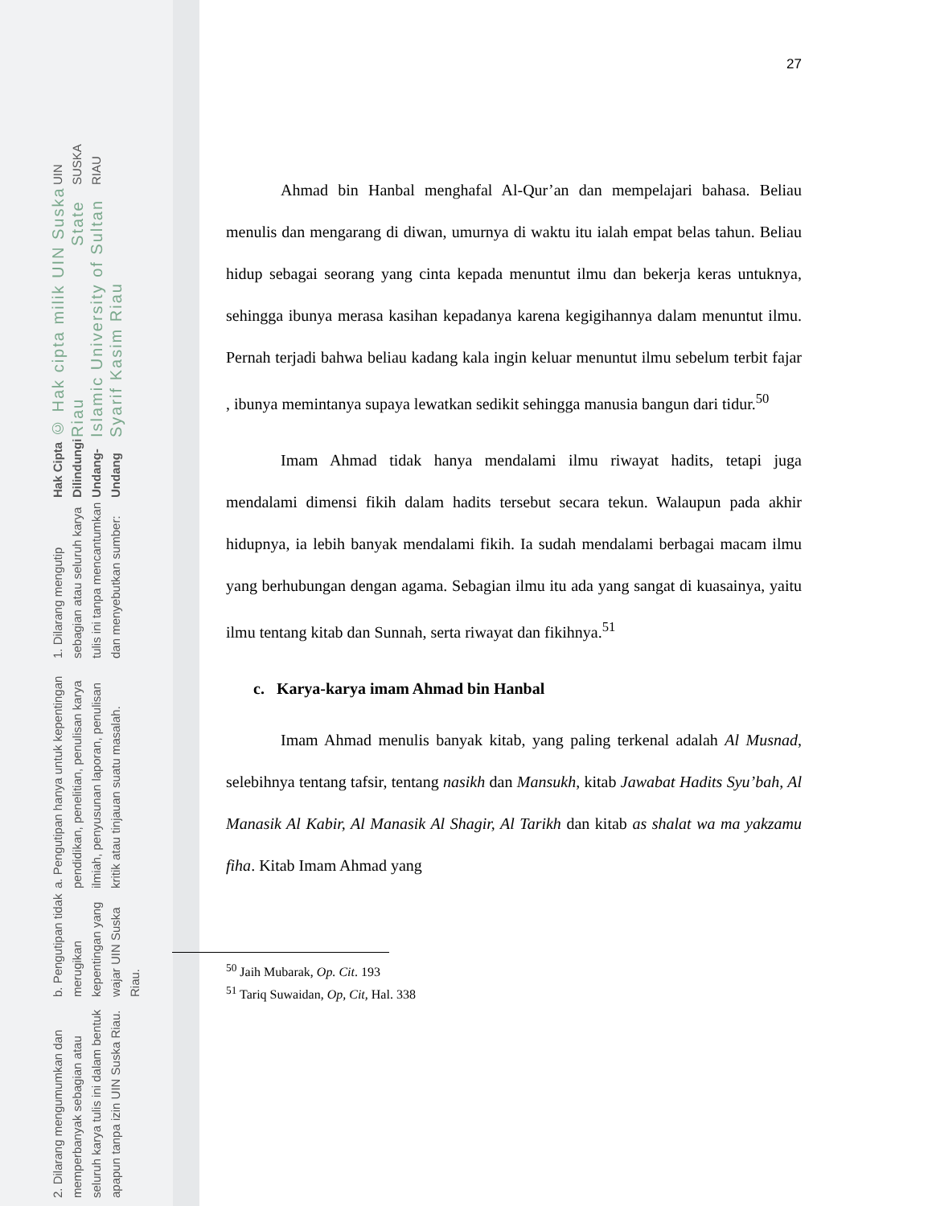UIN SUSKA RIAU
© Hak cipta milik UIN Suska Riau State Islamic University of Sultan Syarif Kasim Riau
Hak Cipta Dilindungi Undang-Undang
1. Dilarang mengutip sebagian atau seluruh karya tulis ini tanpa mencantumkan dan menyebutkan sumber:
a. Pengutipan hanya untuk kepentingan pendidikan, penelitian, penulisan karya ilmiah, penyusunan laporan, penulisan kritik atau tinjauan suatu masalah.
b. Pengutipan tidak merugikan kepentingan yang wajar UIN Suska Riau.
2. Dilarang mengumumkan dan memperbanyak sebagian atau seluruh karya tulis ini dalam bentuk apapun tanpa izin UIN Suska Riau.
27
Ahmad bin Hanbal menghafal Al-Qur’an dan mempelajari bahasa. Beliau menulis dan mengarang di diwan, umurnya di waktu itu ialah empat belas tahun. Beliau hidup sebagai seorang yang cinta kepada menuntut ilmu dan bekerja keras untuknya, sehingga ibunya merasa kasihan kepadanya karena kegigihannya dalam menuntut ilmu. Pernah terjadi bahwa beliau kadang kala ingin keluar menuntut ilmu sebelum terbit fajar , ibunya memintanya supaya lewatkan sedikit sehingga manusia bangun dari tidur.<sup>50</sup>
Imam Ahmad tidak hanya mendalami ilmu riwayat hadits, tetapi juga mendalami dimensi fikih dalam hadits tersebut secara tekun. Walaupun pada akhir hidupnya, ia lebih banyak mendalami fikih. Ia sudah mendalami berbagai macam ilmu yang berhubungan dengan agama. Sebagian ilmu itu ada yang sangat di kuasainya, yaitu ilmu tentang kitab dan Sunnah, serta riwayat dan fikihnya.<sup>51</sup>
c. Karya-karya imam Ahmad bin Hanbal
Imam Ahmad menulis banyak kitab, yang paling terkenal adalah Al Musnad, selebihnya tentang tafsir, tentang nasikh dan Mansukh, kitab Jawabat Hadits Syu’bah, Al Manasik Al Kabir, Al Manasik Al Shagir, Al Tarikh dan kitab as shalat wa ma yakzamu fiha. Kitab Imam Ahmad yang
<sup>50</sup> Jaih Mubarak, Op. Cit. 193
<sup>51</sup> Tariq Suwaidan, Op, Cit, Hal. 338